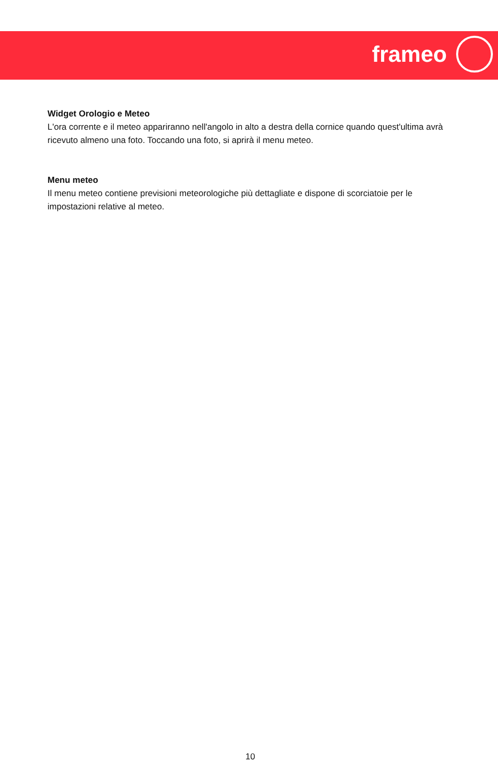frameo
Widget Orologio e Meteo
L'ora corrente e il meteo appariranno nell'angolo in alto a destra della cornice quando quest'ultima avrà ricevuto almeno una foto. Toccando una foto, si aprirà il menu meteo.
Menu meteo
Il menu meteo contiene previsioni meteorologiche più dettagliate e dispone di scorciatoie per le impostazioni relative al meteo.
10